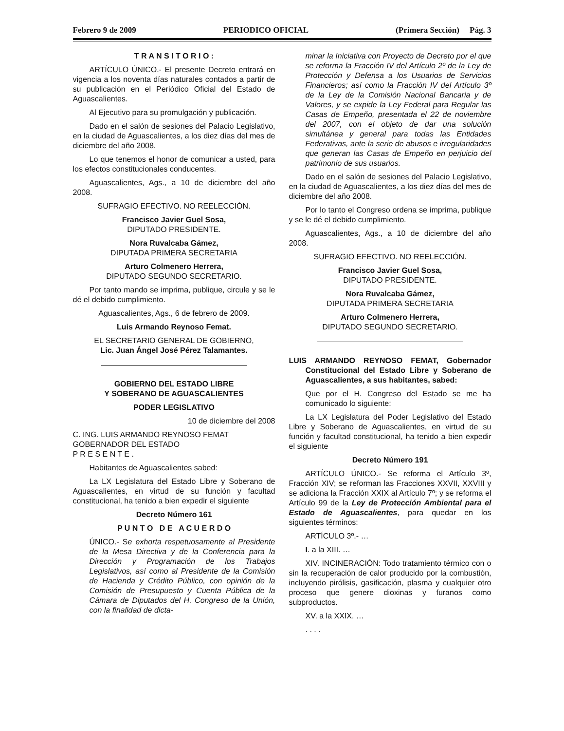Febrero 9 de 2009 PERIODICO OFICIAL (Primera Sección) Pág. 3
T R A N S I T O R I O :
ARTÍCULO ÚNICO.- El presente Decreto entrará en vigencia a los noventa días naturales contados a partir de su publicación en el Periódico Oficial del Estado de Aguascalientes.
Al Ejecutivo para su promulgación y publicación.
Dado en el salón de sesiones del Palacio Legislativo, en la ciudad de Aguascalientes, a los diez días del mes de diciembre del año 2008.
Lo que tenemos el honor de comunicar a usted, para los efectos constitucionales conducentes.
Aguascalientes, Ags., a 10 de diciembre del año 2008.
SUFRAGIO EFECTIVO. NO REELECCIÓN.
Francisco Javier Guel Sosa,
DIPUTADO PRESIDENTE.
Nora Ruvalcaba Gámez,
DIPUTADA PRIMERA SECRETARIA
Arturo Colmenero Herrera,
DIPUTADO SEGUNDO SECRETARIO.
Por tanto mando se imprima, publique, circule y se le dé el debido cumplimiento.
Aguascalientes, Ags., 6 de febrero de 2009.
Luis Armando Reynoso Femat.
EL SECRETARIO GENERAL DE GOBIERNO,
Lic. Juan Ángel José Pérez Talamantes.
GOBIERNO DEL ESTADO LIBRE
Y SOBERANO DE AGUASCALIENTES
PODER LEGISLATIVO
10 de diciembre del 2008
C. ING. LUIS ARMANDO REYNOSO FEMAT
GOBERNADOR DEL ESTADO
P R E S E N T E .
Habitantes de Aguascalientes sabed:
La LX Legislatura del Estado Libre y Soberano de Aguascalientes, en virtud de su función y facultad constitucional, ha tenido a bien expedir el siguiente
Decreto Número 161
P U N T O D E A C U E R D O
ÚNICO.- Se exhorta respetuosamente al Presidente de la Mesa Directiva y de la Conferencia para la Dirección y Programación de los Trabajos Legislativos, así como al Presidente de la Comisión de Hacienda y Crédito Público, con opinión de la Comisión de Presupuesto y Cuenta Pública de la Cámara de Diputados del H. Congreso de la Unión, con la finalidad de dicta-
minar la Iniciativa con Proyecto de Decreto por el que se reforma la Fracción IV del Artículo 2º de la Ley de Protección y Defensa a los Usuarios de Servicios Financieros; así como la Fracción IV del Artículo 3º de la Ley de la Comisión Nacional Bancaria y de Valores, y se expide la Ley Federal para Regular las Casas de Empeño, presentada el 22 de noviembre del 2007, con el objeto de dar una solución simultánea y general para todas las Entidades Federativas, ante la serie de abusos e irregularidades que generan las Casas de Empeño en perjuicio del patrimonio de sus usuarios.
Dado en el salón de sesiones del Palacio Legislativo, en la ciudad de Aguascalientes, a los diez días del mes de diciembre del año 2008.
Por lo tanto el Congreso ordena se imprima, publique y se le dé el debido cumplimiento.
Aguascalientes, Ags., a 10 de diciembre del año 2008.
SUFRAGIO EFECTIVO. NO REELECCIÓN.
Francisco Javier Guel Sosa,
DIPUTADO PRESIDENTE.
Nora Ruvalcaba Gámez,
DIPUTADA PRIMERA SECRETARIA
Arturo Colmenero Herrera,
DIPUTADO SEGUNDO SECRETARIO.
LUIS ARMANDO REYNOSO FEMAT, Gobernador Constitucional del Estado Libre y Soberano de Aguascalientes, a sus habitantes, sabed:
Que por el H. Congreso del Estado se me ha comunicado lo siguiente:
La LX Legislatura del Poder Legislativo del Estado Libre y Soberano de Aguascalientes, en virtud de su función y facultad constitucional, ha tenido a bien expedir el siguiente
Decreto Número 191
ARTÍCULO ÚNICO.- Se reforma el Artículo 3º, Fracción XIV; se reforman las Fracciones XXVII, XXVIII y se adiciona la Fracción XXIX al Artículo 7º; y se reforma el Artículo 99 de la Ley de Protección Ambiental para el Estado de Aguascalientes, para quedar en los siguientes términos:
ARTÍCULO 3º.- …
I. a la XIII. …
XIV. INCINERACIÓN: Todo tratamiento térmico con o sin la recuperación de calor producido por la combustión, incluyendo pirólisis, gasificación, plasma y cualquier otro proceso que genere dioxinas y furanos como subproductos.
XV. a la XXIX. …
. . . .